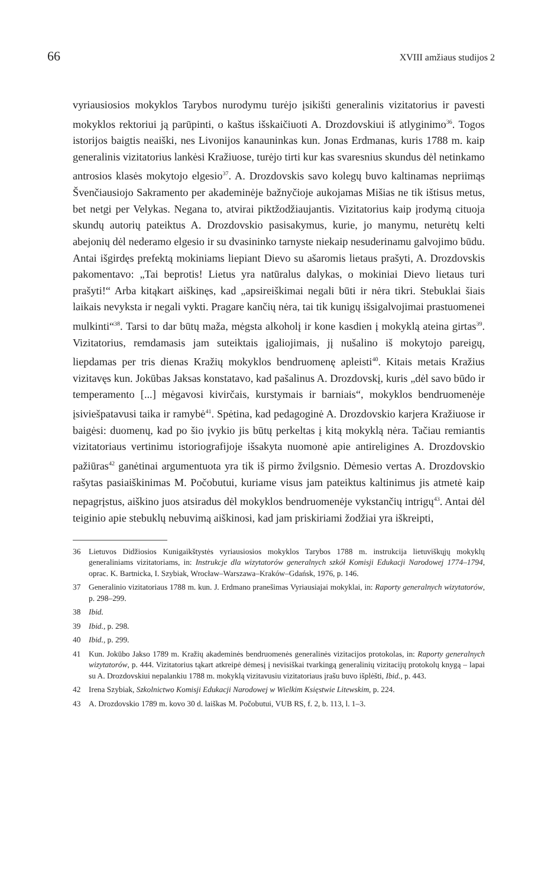66 XVIII amžiaus studijos 2
vyriausiosios mokyklos Tarybos nurodymu turėjo įsikišti generalinis vizitatorius ir pavesti mokyklos rektoriui ją parūpinti, o kaštus išskaičiuoti A. Drozdovskiui iš atlyginimo<sup>36</sup>. Togos istorijos baigtis neaiški, nes Livonijos kanauninkas kun. Jonas Erdmanas, kuris 1788 m. kaip generalinis vizitatorius lankėsi Kražiuose, turėjo tirti kur kas svaresnius skundus dėl netinkamo antrosios klasės mokytojo elgesio<sup>37</sup>. A. Drozdovskis savo kolegų buvo kaltinamas nepriimąs Švenčiausiojo Sakramento per akademinėje bažnyčioje aukojamas Mišias ne tik ištisus metus, bet netgi per Velykas. Negana to, atvirai piktžodžiaujantis. Vizitatorius kaip įrodymą cituoja skundų autorių pateiktus A. Drozdovskio pasisakymus, kurie, jo manymu, neturėtų kelti abejonių dėl nederamo elgesio ir su dvasininko tarnyste niekaip nesuderinamu galvojimo būdu. Antai išgirdęs prefektą mokiniams liepiant Dievo su ašaromis lietaus prašyti, A. Drozdovskis pakomentavo: „Tai beprotis! Lietus yra natūralus dalykas, o mokiniai Dievo lietaus turi prašyti!“ Arba kitąkart aiškinęs, kad „apsireiškimai negali būti ir nėra tikri. Stebuklai šiais laikais nevyksta ir negali vykti. Pragare kančių nėra, tai tik kunigų išsigalvojimai prastuomenei mulkinti“<sup>38</sup>. Tarsi to dar būtų maža, mėgsta alkoholį ir kone kasdien į mokyklą ateina girtas<sup>39</sup>. Vizitatorius, remdamasis jam suteiktais įgaliojimais, jį nušalino iš mokytojo pareigų, liepdamas per tris dienas Kražių mokyklos bendruomenę apleisti<sup>40</sup>. Kitais metais Kražius vizitavęs kun. Jokūbas Jaksas konstatavo, kad pašalinus A. Drozdovskį, kuris „dėl savo būdo ir temperamento [...] mėgavosi kivirčais, kurstymais ir barniais“, mokyklos bendruomenėje įsiviešpatavusi taika ir ramybė<sup>41</sup>. Spėtina, kad pedagoginė A. Drozdovskio karjera Kražiuose ir baigėsi: duomenų, kad po šio įvykio jis būtų perkeltas į kitą mokyklą nėra. Tačiau remiantis vizitatoriaus vertinimu istoriografijoje išsakyta nuomonė apie antireligines A. Drozdovskio pažiūras<sup>42</sup> ganėtinai argumentuota yra tik iš pirmo žvilgsnio. Dėmesio vertas A. Drozdovskio rašytas pasiaiškinimas M. Počobutui, kuriame visus jam pateiktus kaltinimus jis atmetė kaip nepagrįstus, aiškino juos atsiradus dėl mokyklos bendruomenėje vykstančių intrigų<sup>43</sup>. Antai dėl teiginio apie stebuklų nebuvimą aiškinosi, kad jam priskiriami žodžiai yra iškreipti,
36 Lietuvos Didžiosios Kunigaikštystės vyriausiosios mokyklos Tarybos 1788 m. instrukcija lietuviškųjų mokyklų generaliniams vizitatoriams, in: Instrukcje dla wizytatorów generalnych szkół Komisji Edukacji Narodowej 1774–1794, oprac. K. Bartnicka, I. Szybiak, Wrocław–Warszawa–Kraków–Gdańsk, 1976, p. 146.
37 Generalinio vizitatoriaus 1788 m. kun. J. Erdmano pranešimas Vyriausiajai mokyklai, in: Raporty generalnych wizytatorów, p. 298–299.
38 Ibid.
39 Ibid., p. 298.
40 Ibid., p. 299.
41 Kun. Jokūbo Jakso 1789 m. Kražių akademinės bendruomenės generalinės vizitacijos protokolas, in: Raporty generalnych wizytatorów, p. 444. Vizitatorius tąkart atkreipė dėmesį į nevisiškai tvarkingą generalinių vizitacijų protokolų knygą – lapai su A. Drozdovskiui nepalankiu 1788 m. mokyklą vizitavusiu vizitatoriaus įrašu buvo išplėšti, Ibid., p. 443.
42 Irena Szybiak, Szkolnictwo Komisji Edukacji Narodowej w Wielkim Księstwie Litewskim, p. 224.
43 A. Drozdovskio 1789 m. kovo 30 d. laiškas M. Počobutui, VUB RS, f. 2, b. 113, l. 1–3.